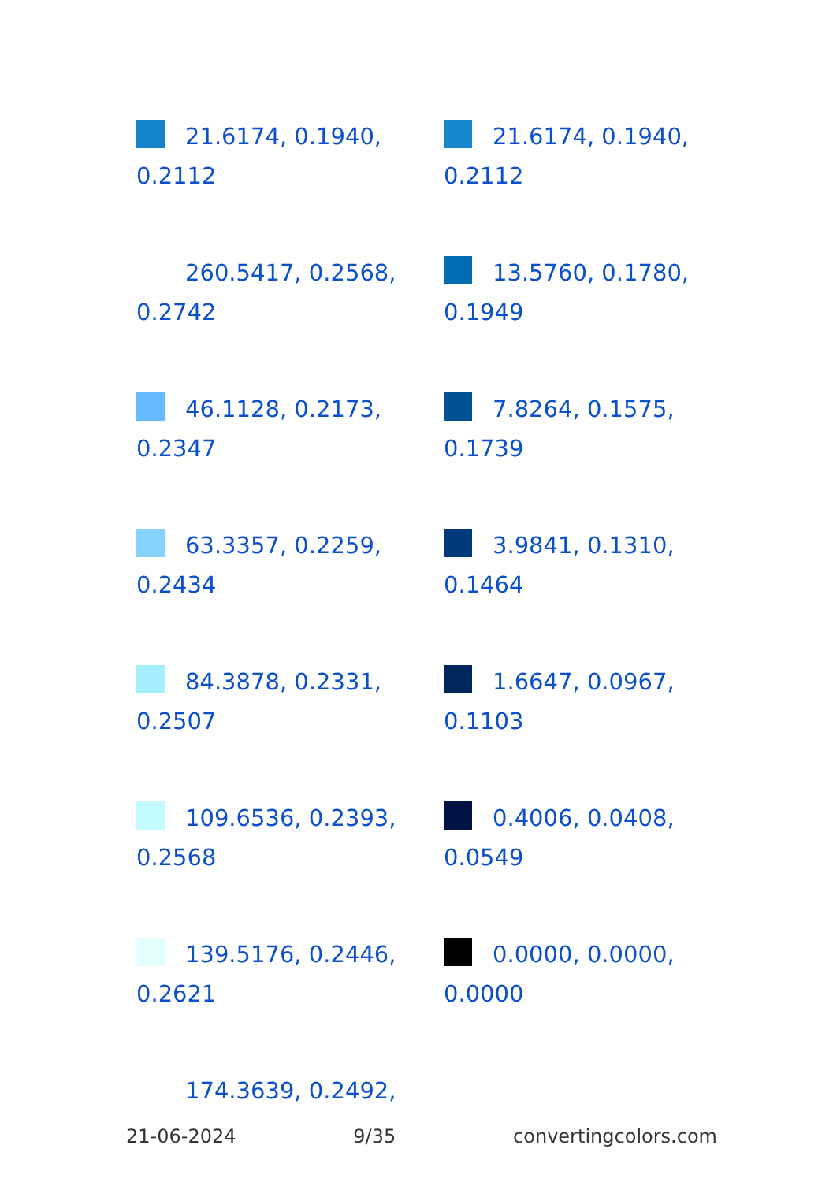21.6174, 0.1940, 0.2112
21.6174, 0.1940, 0.2112
260.5417, 0.2568, 0.2742
13.5760, 0.1780, 0.1949
46.1128, 0.2173, 0.2347
7.8264, 0.1575, 0.1739
63.3357, 0.2259, 0.2434
3.9841, 0.1310, 0.1464
84.3878, 0.2331, 0.2507
1.6647, 0.0967, 0.1103
109.6536, 0.2393, 0.2568
0.4006, 0.0408, 0.0549
139.5176, 0.2446, 0.2621
0.0000, 0.0000, 0.0000
174.3639, 0.2492,
21-06-2024 9/35 convertingcolors.com